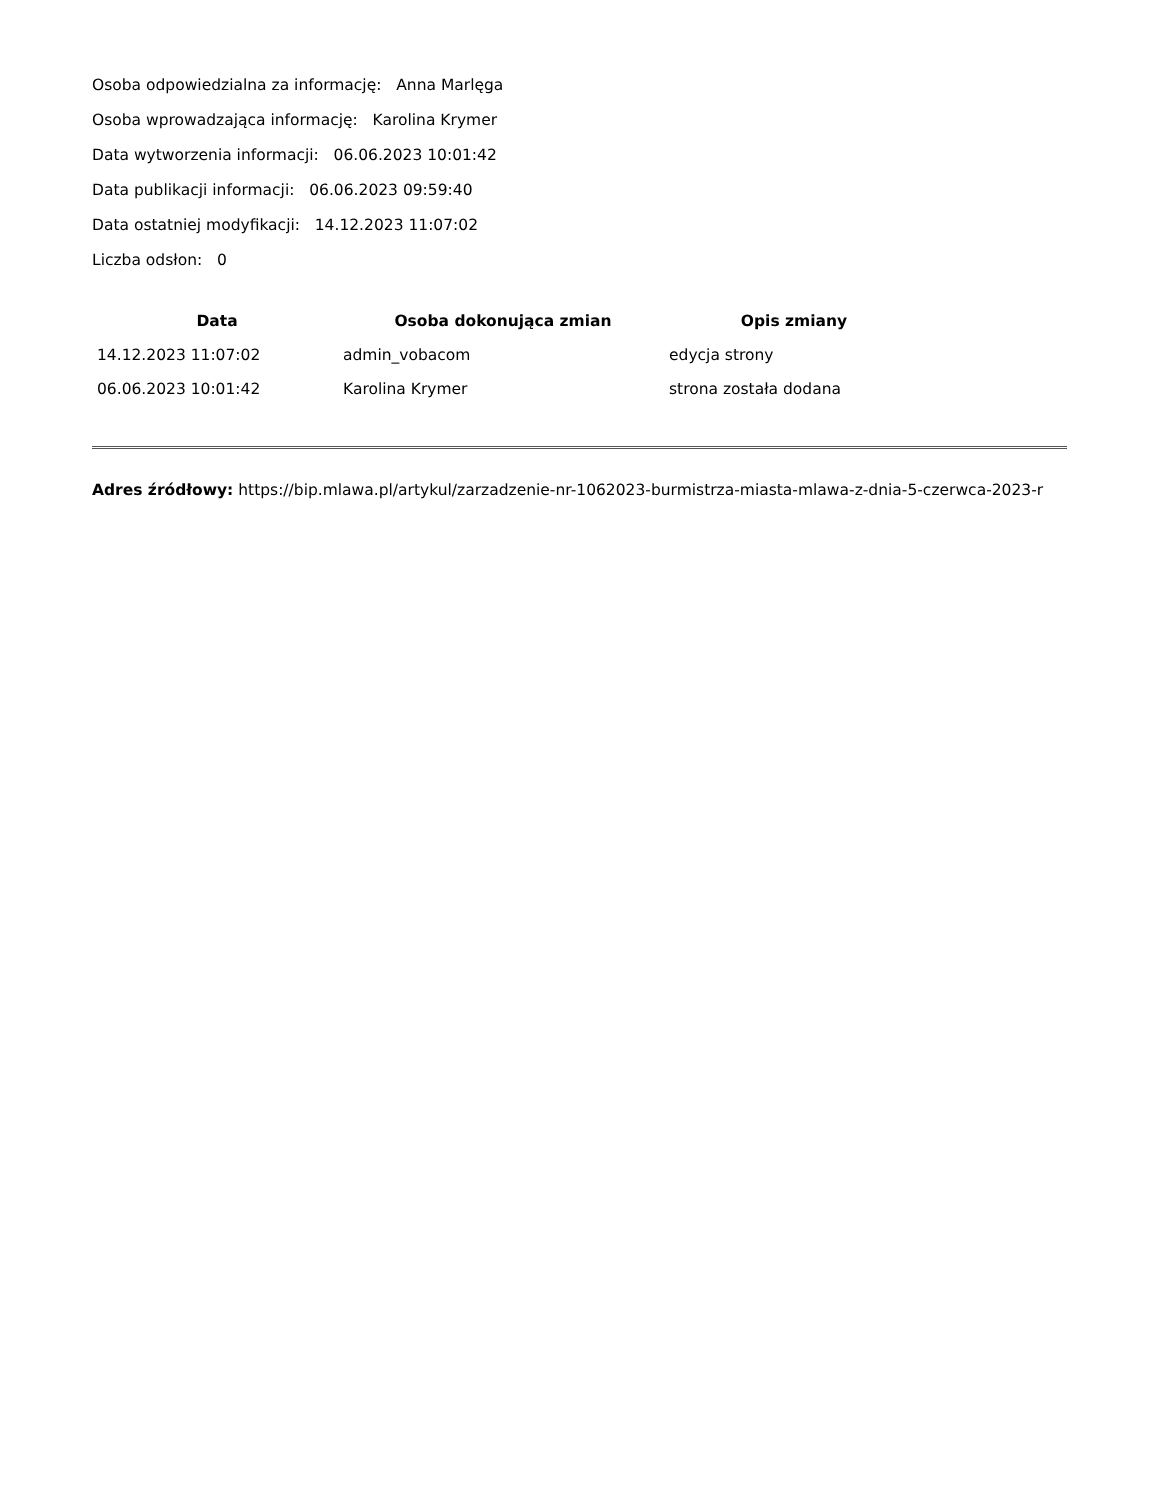Osoba odpowiedzialna za informację: Anna Marlęga
Osoba wprowadzająca informację: Karolina Krymer
Data wytworzenia informacji: 06.06.2023 10:01:42
Data publikacji informacji: 06.06.2023 09:59:40
Data ostatniej modyfikacji: 14.12.2023 11:07:02
Liczba odsłon: 0
| Data | Osoba dokonująca zmian | Opis zmiany |
| --- | --- | --- |
| 14.12.2023 11:07:02 | admin_vobacom | edycja strony |
| 06.06.2023 10:01:42 | Karolina Krymer | strona została dodana |
Adres źródłowy: https://bip.mlawa.pl/artykul/zarzadzenie-nr-1062023-burmistrza-miasta-mlawa-z-dnia-5-czerwca-2023-r